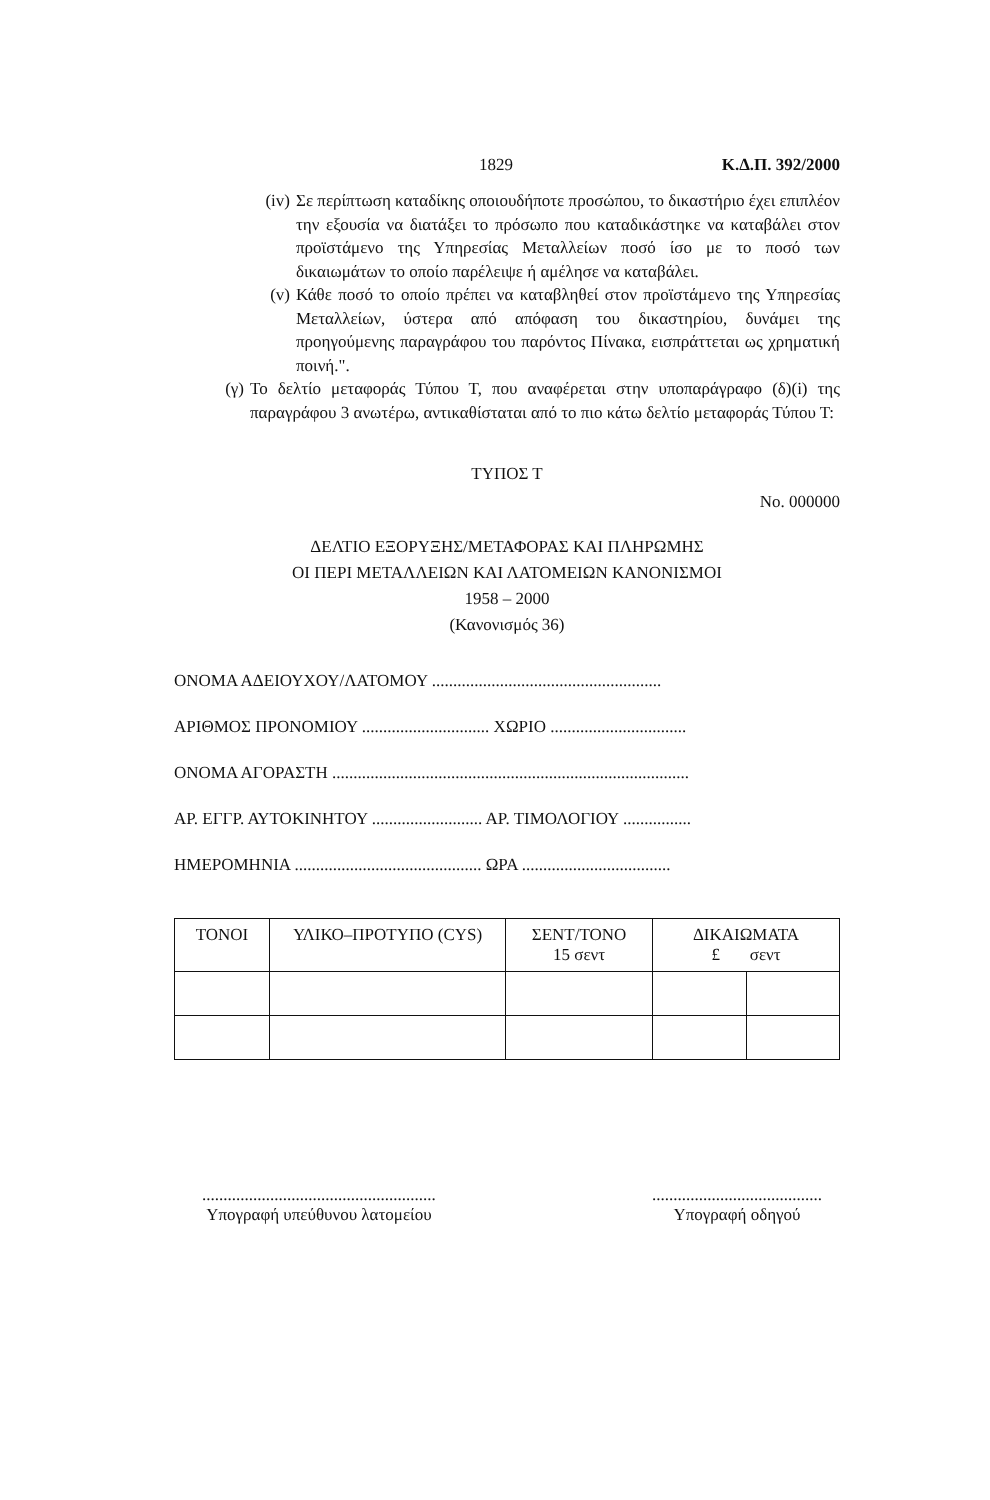1829 Κ.Δ.Π. 392/2000
(iv) Σε περίπτωση καταδίκης οποιουδήποτε προσώπου, το δικαστήριο έχει επιπλέον την εξουσία να διατάξει το πρόσωπο που καταδικάστηκε να καταβάλει στον προϊστάμενο της Υπηρεσίας Μεταλλείων ποσό ίσο με το ποσό των δικαιωμάτων το οποίο παρέλειψε ή αμέλησε να καταβάλει.
(v) Κάθε ποσό το οποίο πρέπει να καταβληθεί στον προϊστάμενο της Υπηρεσίας Μεταλλείων, ύστερα από απόφαση του δικαστηρίου, δυνάμει της προηγούμενης παραγράφου του παρόντος Πίνακα, εισπράττεται ως χρηματική ποινή.".
(γ) Το δελτίο μεταφοράς Τύπου Τ, που αναφέρεται στην υποπαράγραφο (δ)(i) της παραγράφου 3 ανωτέρω, αντικαθίσταται από το πιο κάτω δελτίο μεταφοράς Τύπου Τ:
ΤΥΠΟΣ Τ
No. 000000
ΔΕΛΤΙΟ ΕΞΟΡΥΞΗΣ/ΜΕΤΑΦΟΡΑΣ ΚΑΙ ΠΛΗΡΩΜΗΣ
ΟΙ ΠΕΡΙ ΜΕΤΑΛΛΕΙΩΝ ΚΑΙ ΛΑΤΟΜΕΙΩΝ ΚΑΝΟΝΙΣΜΟΙ
1958 – 2000
(Κανονισμός 36)
ΟΝΟΜΑ ΑΔΕΙΟΥΧΟΥ/ΛΑΤΟΜΟΥ ......................................................
ΑΡΙΘΜΟΣ ΠΡΟΝΟΜΙΟΥ .............................. ΧΩΡΙΟ ................................
ΟΝΟΜΑ ΑΓΟΡΑΣΤΗ ....................................................................................
ΑΡ. ΕΓΓΡ. ΑΥΤΟΚΙΝΗΤΟΥ .......................... ΑΡ. ΤΙΜΟΛΟΓΙΟΥ ................
ΗΜΕΡΟΜΗΝΙΑ ............................................ ΩΡΑ ...................................
| ΤΟΝΟΙ | ΥΛΙΚΟ–ΠΡΟΤΥΠΟ (CYS) | ΣΕΝΤ/ΤΟΝΟ 15 σεντ | ΔΙΚΑΙΩΜΑΤΑ £ σεντ | |
| --- | --- | --- | --- | --- |
.......................................................
Υπογραφή υπεύθυνου λατομείου
........................................
Υπογραφή οδηγού